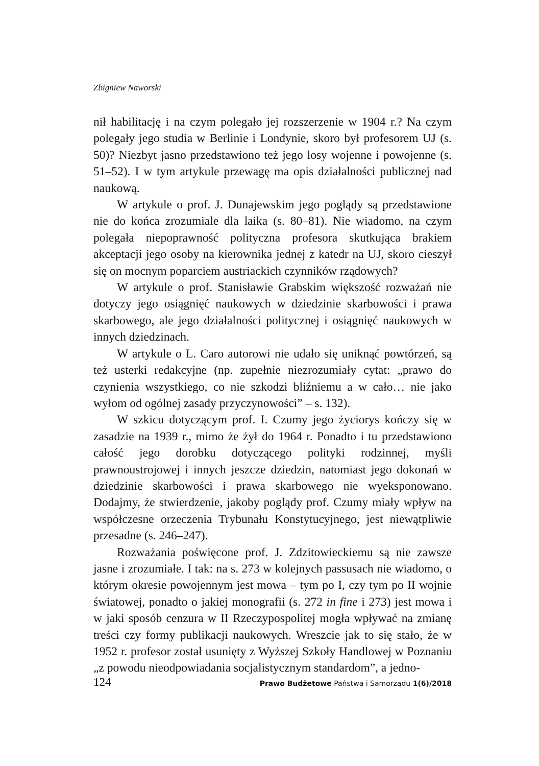Zbigniew Naworski
nił habilitację i na czym polegało jej rozszerzenie w 1904 r.? Na czym polegały jego studia w Berlinie i Londynie, skoro był profesorem UJ (s. 50)? Niezbyt jasno przedstawiono też jego losy wojenne i powojenne (s. 51–52). I w tym artykule przewagę ma opis działalności publicznej nad naukową.
W artykule o prof. J. Dunajewskim jego poglądy są przedstawione nie do końca zrozumiale dla laika (s. 80–81). Nie wiadomo, na czym polegała niepoprawność polityczna profesora skutkująca brakiem akceptacji jego osoby na kierownika jednej z katedr na UJ, skoro cieszył się on mocnym poparciem austriackich czynników rządowych?
W artykule o prof. Stanisławie Grabskim większość rozważań nie dotyczy jego osiągnięć naukowych w dziedzinie skarbowości i prawa skarbowego, ale jego działalności politycznej i osiągnięć naukowych w innych dziedzinach.
W artykule o L. Caro autorowi nie udało się uniknąć powtórzeń, są też usterki redakcyjne (np. zupełnie niezrozumiały cytat: „prawo do czynienia wszystkiego, co nie szkodzi bliźniemu a w cało… nie jako wyłom od ogólnej zasady przyczynowości” – s. 132).
W szkicu dotyczącym prof. I. Czumy jego życiorys kończy się w zasadzie na 1939 r., mimo że żył do 1964 r. Ponadto i tu przedstawiono całość jego dorobku dotyczącego polityki rodzinnej, myśli prawnoustrojowej i innych jeszcze dziedzin, natomiast jego dokonań w dziedzinie skarbowości i prawa skarbowego nie wyeksponowano. Dodajmy, że stwierdzenie, jakoby poglądy prof. Czumy miały wpływ na współczesne orzeczenia Trybunału Konstytucyjnego, jest niewątpliwie przesadne (s. 246–247).
Rozważania poświęcone prof. J. Zdzitowieckiemu są nie zawsze jasne i zrozumiałe. I tak: na s. 273 w kolejnych passusach nie wiadomo, o którym okresie powojennym jest mowa – tym po I, czy tym po II wojnie światowej, ponadto o jakiej monografii (s. 272 in fine i 273) jest mowa i w jaki sposób cenzura w II Rzeczypospolitej mogła wpływać na zmianę treści czy formy publikacji naukowych. Wreszcie jak to się stało, że w 1952 r. profesor został usunięty z Wyższej Szkoły Handlowej w Poznaniu „z powodu nieodpowiadania socjalistycznym standardom”, a jedno-
124 Prawo Budżetowe Państwa i Samorządu 1(6)/2018